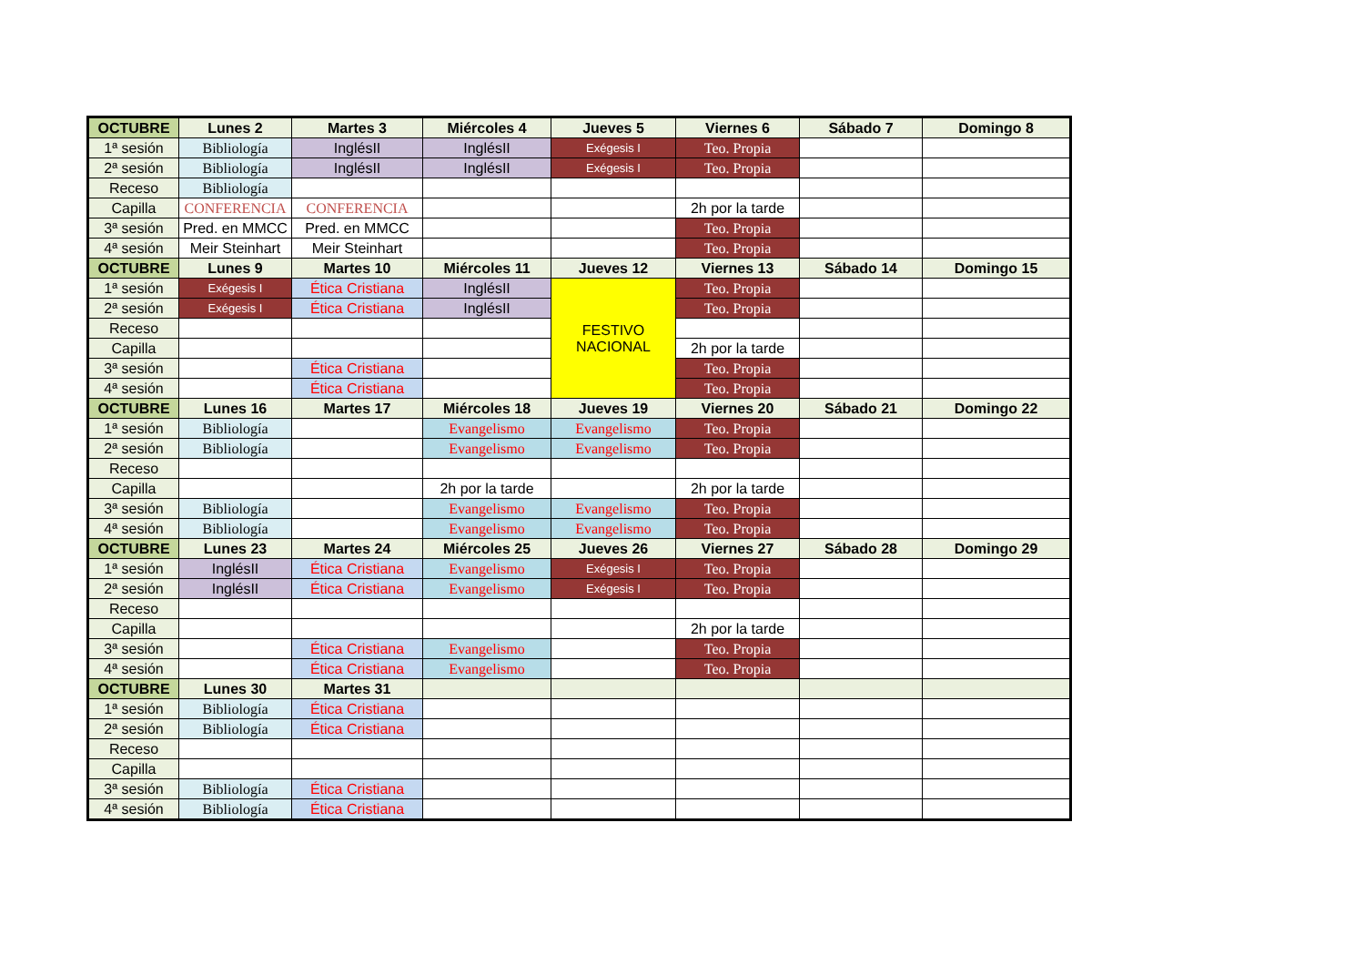| OCTUBRE | Lunes 2 | Martes 3 | Miércoles 4 | Jueves 5 | Viernes 6 | Sábado 7 | Domingo 8 |
| --- | --- | --- | --- | --- | --- | --- | --- |
| 1ª sesión | Bibliología | InglésII | InglésII | Exégesis I | Teo. Propia | | |
| 2ª sesión | Bibliología | InglésII | InglésII | Exégesis I | Teo. Propia | | |
| Receso | Bibliología | | | | | | |
| Capilla | CONFERENCIA | CONFERENCIA | | | 2h por la tarde | | |
| 3ª sesión | Pred. en MMCC | Pred. en MMCC | | | Teo. Propia | | |
| 4ª sesión | Meir Steinhart | Meir Steinhart | | | Teo. Propia | | |
| OCTUBRE | Lunes 9 | Martes 10 | Miércoles 11 | Jueves 12 | Viernes 13 | Sábado 14 | Domingo 15 |
| 1ª sesión | Exégesis I | Ética Cristiana | InglésII | FESTIVO NACIONAL | Teo. Propia | | |
| 2ª sesión | Exégesis I | Ética Cristiana | InglésII | | Teo. Propia | | |
| Receso | | | | | | | |
| Capilla | | | | | 2h por la tarde | | |
| 3ª sesión | | Ética Cristiana | | | Teo. Propia | | |
| 4ª sesión | | Ética Cristiana | | | Teo. Propia | | |
| OCTUBRE | Lunes 16 | Martes 17 | Miércoles 18 | Jueves 19 | Viernes 20 | Sábado 21 | Domingo 22 |
| 1ª sesión | Bibliología | | Evangelismo | Evangelismo | Teo. Propia | | |
| 2ª sesión | Bibliología | | Evangelismo | Evangelismo | Teo. Propia | | |
| Receso | | | | | | | |
| Capilla | | | 2h por la tarde | | 2h por la tarde | | |
| 3ª sesión | Bibliología | | Evangelismo | Evangelismo | Teo. Propia | | |
| 4ª sesión | Bibliología | | Evangelismo | Evangelismo | Teo. Propia | | |
| OCTUBRE | Lunes 23 | Martes 24 | Miércoles 25 | Jueves 26 | Viernes 27 | Sábado 28 | Domingo 29 |
| 1ª sesión | InglésII | Ética Cristiana | Evangelismo | Exégesis I | Teo. Propia | | |
| 2ª sesión | InglésII | Ética Cristiana | Evangelismo | Exégesis I | Teo. Propia | | |
| Receso | | | | | | | |
| Capilla | | | | | 2h por la tarde | | |
| 3ª sesión | | Ética Cristiana | Evangelismo | | Teo. Propia | | |
| 4ª sesión | | Ética Cristiana | Evangelismo | | Teo. Propia | | |
| OCTUBRE | Lunes 30 | Martes 31 | | | | | |
| 1ª sesión | Bibliología | Ética Cristiana | | | | | |
| 2ª sesión | Bibliología | Ética Cristiana | | | | | |
| Receso | | | | | | | |
| Capilla | | | | | | | |
| 3ª sesión | Bibliología | Ética Cristiana | | | | | |
| 4ª sesión | Bibliología | Ética Cristiana | | | | | |